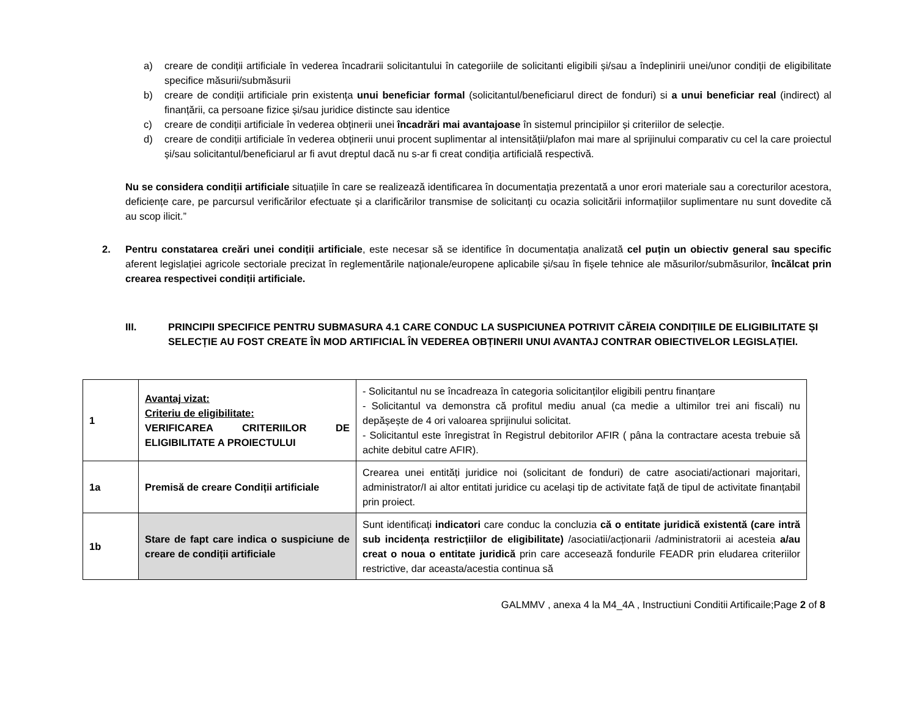a) creare de condiții artificiale în vederea încadrarii solicitantului în categoriile de solicitanti eligibili și/sau a îndeplinirii unei/unor condiții de eligibilitate specifice măsurii/submăsurii
b) creare de condiții artificiale prin existența unui beneficiar formal (solicitantul/beneficiarul direct de fonduri) si a unui beneficiar real (indirect) al finanțării, ca persoane fizice și/sau juridice distincte sau identice
c) creare de condiții artificiale în vederea obținerii unei încadrări mai avantajoase în sistemul principiilor și criteriilor de selecție.
d) creare de condiții artificiale în vederea obținerii unui procent suplimentar al intensității/plafon mai mare al sprijinului comparativ cu cel la care proiectul și/sau solicitantul/beneficiarul ar fi avut dreptul dacă nu s-ar fi creat condiția artificială respectivă.
Nu se considera condiții artificiale situațiile în care se realizează identificarea în documentația prezentată a unor erori materiale sau a corecturilor acestora, deficiențe care, pe parcursul verificărilor efectuate și a clarificărilor transmise de solicitanți cu ocazia solicitării informațiilor suplimentare nu sunt dovedite că au scop ilicit.”
2. Pentru constatarea creări unei condiții artificiale, este necesar să se identifice în documentația analizată cel puțin un obiectiv general sau specific aferent legislației agricole sectoriale precizat în reglementările naționale/europene aplicabile și/sau în fișele tehnice ale măsurilor/submăsurilor, încălcat prin crearea respectivei condiții artificiale.
III. PRINCIPII SPECIFICE PENTRU SUBMASURA 4.1 CARE CONDUC LA SUSPICIUNEA POTRIVIT CĂREIA CONDIȚIILE DE ELIGIBILITATE ȘI SELECȚIE AU FOST CREATE ÎN MOD ARTIFICIAL ÎN VEDEREA OBȚINERII UNUI AVANTAJ CONTRAR OBIECTIVELOR LEGISLAȚIEI.
| 1 | Avantaj vizat: Criteriu de eligibilitate: VERIFICAREA CRITERIILOR DE ELIGIBILITATE A PROIECTULUI | - Solicitantul nu se încadreaza în categoria solicitanților eligibili pentru finanțare - Solicitantul va demonstra că profitul mediu anual (ca medie a ultimilor trei ani fiscali) nu depășește de 4 ori valoarea sprijinului solicitat. - Solicitantul este înregistrat în Registrul debitorilor AFIR ( pâna la contractare acesta trebuie să achite debitul catre AFIR). |
| 1a | Premisă de creare Condiții artificiale | Crearea unei entități juridice noi (solicitant de fonduri) de catre asociati/actionari majoritari, administrator/I ai altor entitati juridice cu același tip de activitate față de tipul de activitate finanțabil prin proiect. |
| 1b | Stare de fapt care indica o suspiciune de creare de condiții artificiale | Sunt identificați indicatori care conduc la concluzia că o entitate juridică existentă (care intră sub incidența restricțiilor de eligibilitate) /asociatii/acționarii /administratorii ai acesteia a/au creat o noua o entitate juridică prin care accesează fondurile FEADR prin eludarea criteriilor restrictive, dar aceasta/acestia continua să |
GALMMV , anexa 4 la M4_4A , Instructiuni Conditii Artificaile;Page 2 of 8